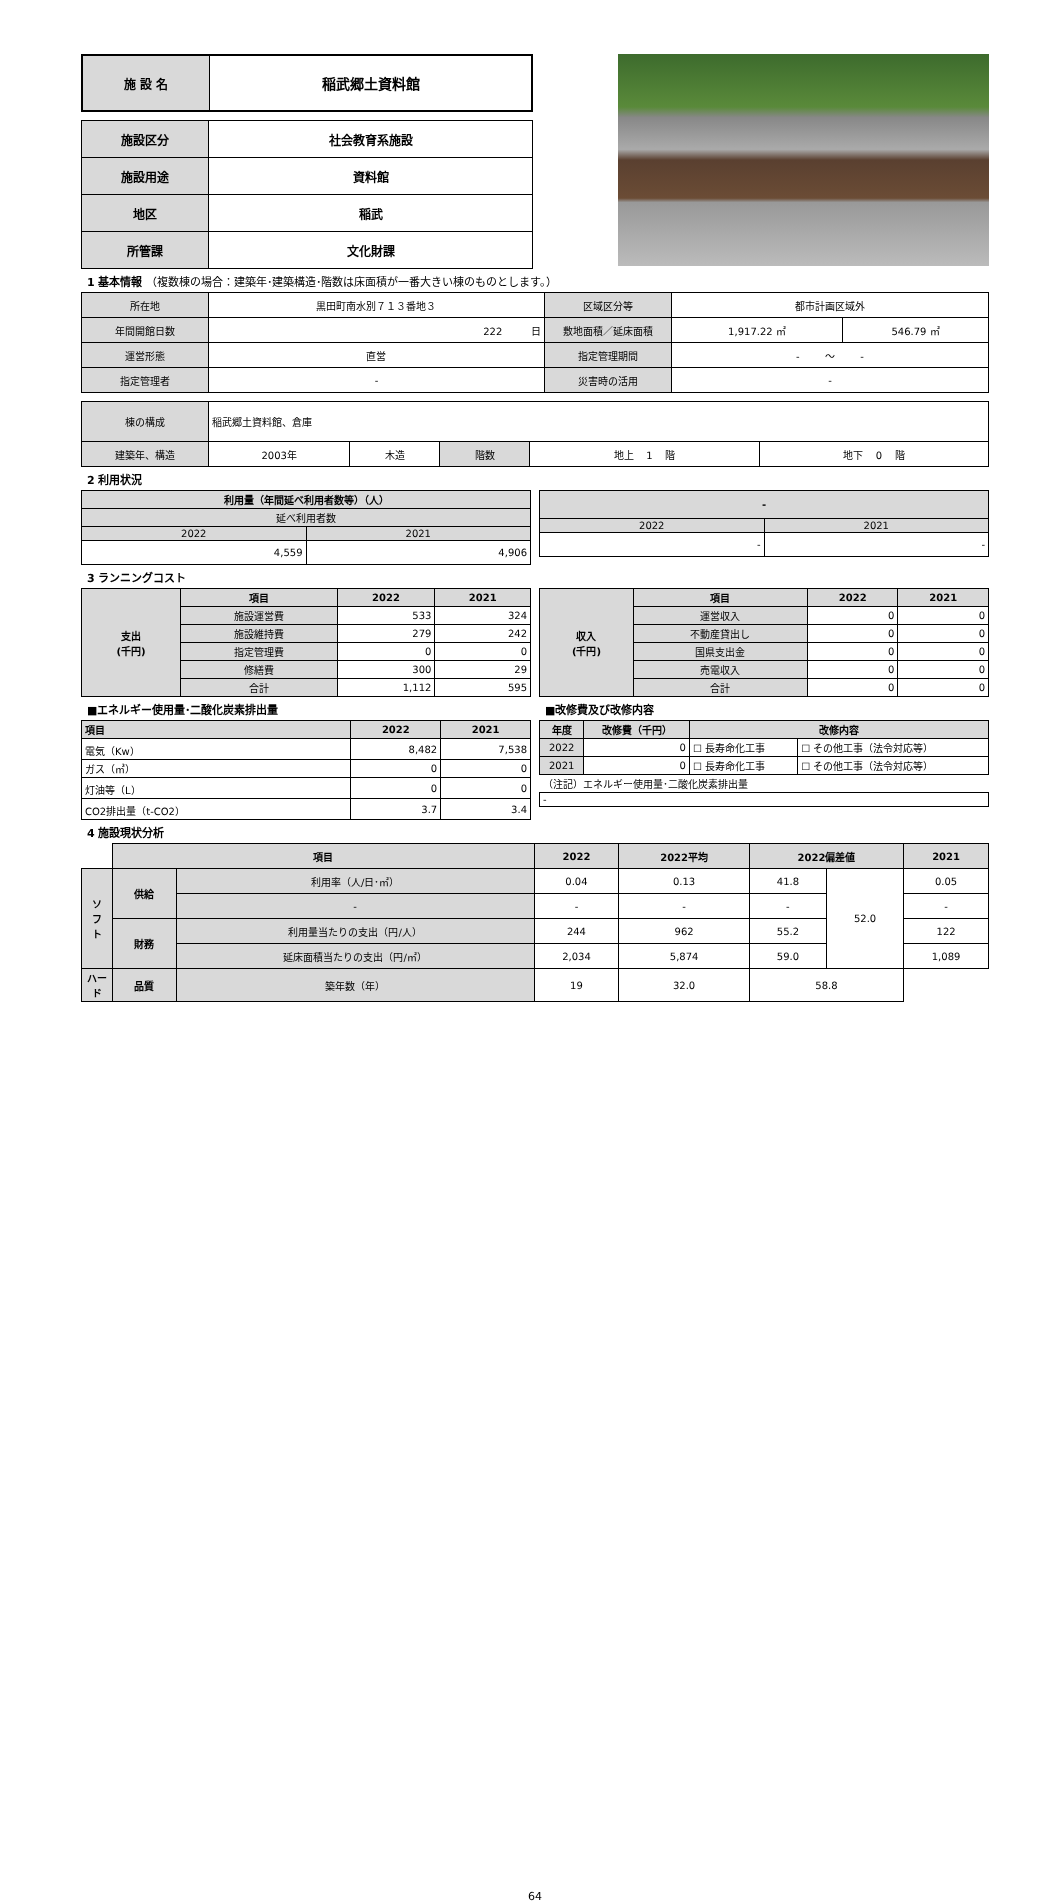| 施 設 名 | 稲武郷土資料館 |
| 施設区分 | 社会教育系施設 |
| 施設用途 | 資料館 |
| 地区 | 稲武 |
| 所管課 | 文化財課 |
1 基本情報 （複数棟の場合：建築年･建築構造･階数は床面積が一番大きい棟のものとします。）
| 所在地 | 黒田町南水別７１３番地３ | 区域区分等 | 都市計画区域外 | |
| 年間開館日数 | 222 日 | 敷地面積／延床面積 | 1,917.22 ㎡ | 546.79 ㎡ |
| 運営形態 | 直営 | 指定管理期間 | - ～ - | |
| 指定管理者 | - | 災害時の活用 | - | |
| 棟の構成 | 稲武郷土資料館、倉庫 | | | | |
| 建築年、構造 | 2003年 | 木造 | 階数 | 地上 1 階 | 地下 0 階 |
2 利用状況
| 利用量（年間延べ利用者数等）（人） | |
| 延べ利用者数 | |
| 2022 | 2021 |
| 4,559 | 4,906 |
| - | |
| 2022 | 2021 |
| - | - |
3 ランニングコスト
| 支出 (千円) | 項目 | 2022 | 2021 |
| | 施設運営費 | 533 | 324 |
| | 施設維持費 | 279 | 242 |
| | 指定管理費 | 0 | 0 |
| | 修繕費 | 300 | 29 |
| | 合計 | 1,112 | 595 |
| 収入 (千円) | 項目 | 2022 | 2021 |
| | 運営収入 | 0 | 0 |
| | 不動産貸出し | 0 | 0 |
| | 国県支出金 | 0 | 0 |
| | 売電収入 | 0 | 0 |
| | 合計 | 0 | 0 |
■エネルギー使用量･二酸化炭素排出量
| 項目 | 2022 | 2021 |
| 電気（Kw） | 8,482 | 7,538 |
| ガス（㎥） | 0 | 0 |
| 灯油等（L） | 0 | 0 |
| CO2排出量（t-CO2） | 3.7 | 3.4 |
■改修費及び改修内容
| 年度 | 改修費（千円） | 改修内容 | |
| 2022 | 0 | ☐ 長寿命化工事 | ☐ その他工事（法令対応等） |
| 2021 | 0 | ☐ 長寿命化工事 | ☐ その他工事（法令対応等） |
| （注記）エネルギー使用量･二酸化炭素排出量 | | | |
| - | | | |
4 施設現状分析
| | 項目 | | 2022 | 2022平均 | 2022偏差値 | | 2021 |
| ソ フ ト | 供給 | 利用率（人/日･㎡） | 0.04 | 0.13 | 41.8 | 52.0 | 0.05 |
| | | - | - | - | - | | - |
| | 財務 | 利用量当たりの支出（円/人） | 244 | 962 | 55.2 | | 122 |
| | | 延床面積当たりの支出（円/㎡） | 2,034 | 5,874 | 59.0 | | 1,089 |
| ハード | 品質 | 築年数（年） | 19 | 32.0 | 58.8 | | |
64